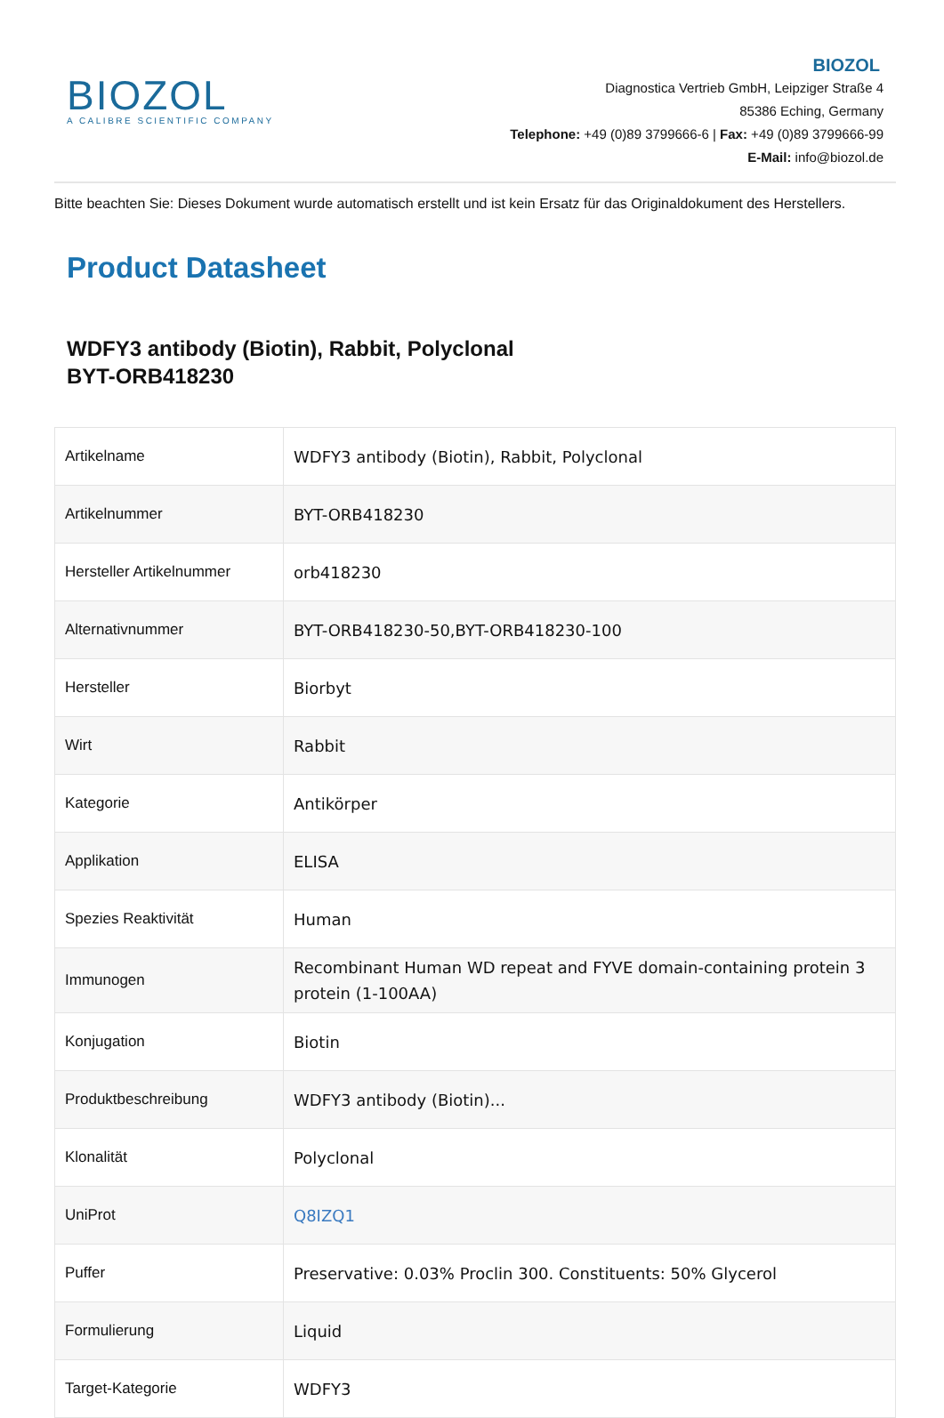BIOZOL
A CALIBRE SCIENTIFIC COMPANY
BIOZOL
Diagnostica Vertrieb GmbH, Leipziger Straße 4
85386 Eching, Germany
Telephone: +49 (0)89 3799666-6 | Fax: +49 (0)89 3799666-99
E-Mail: info@biozol.de
Bitte beachten Sie: Dieses Dokument wurde automatisch erstellt und ist kein Ersatz für das Originaldokument des Herstellers.
Product Datasheet
WDFY3 antibody (Biotin), Rabbit, Polyclonal
BYT-ORB418230
| Artikelname | WDFY3 antibody (Biotin), Rabbit, Polyclonal |
| Artikelnummer | BYT-ORB418230 |
| Hersteller Artikelnummer | orb418230 |
| Alternativnummer | BYT-ORB418230-50,BYT-ORB418230-100 |
| Hersteller | Biorbyt |
| Wirt | Rabbit |
| Kategorie | Antikörper |
| Applikation | ELISA |
| Spezies Reaktivität | Human |
| Immunogen | Recombinant Human WD repeat and FYVE domain-containing protein 3 protein (1-100AA) |
| Konjugation | Biotin |
| Produktbeschreibung | WDFY3 antibody (Biotin)... |
| Klonalität | Polyclonal |
| UniProt | Q8IZQ1 |
| Puffer | Preservative: 0.03% Proclin 300. Constituents: 50% Glycerol |
| Formulierung | Liquid |
| Target-Kategorie | WDFY3 |